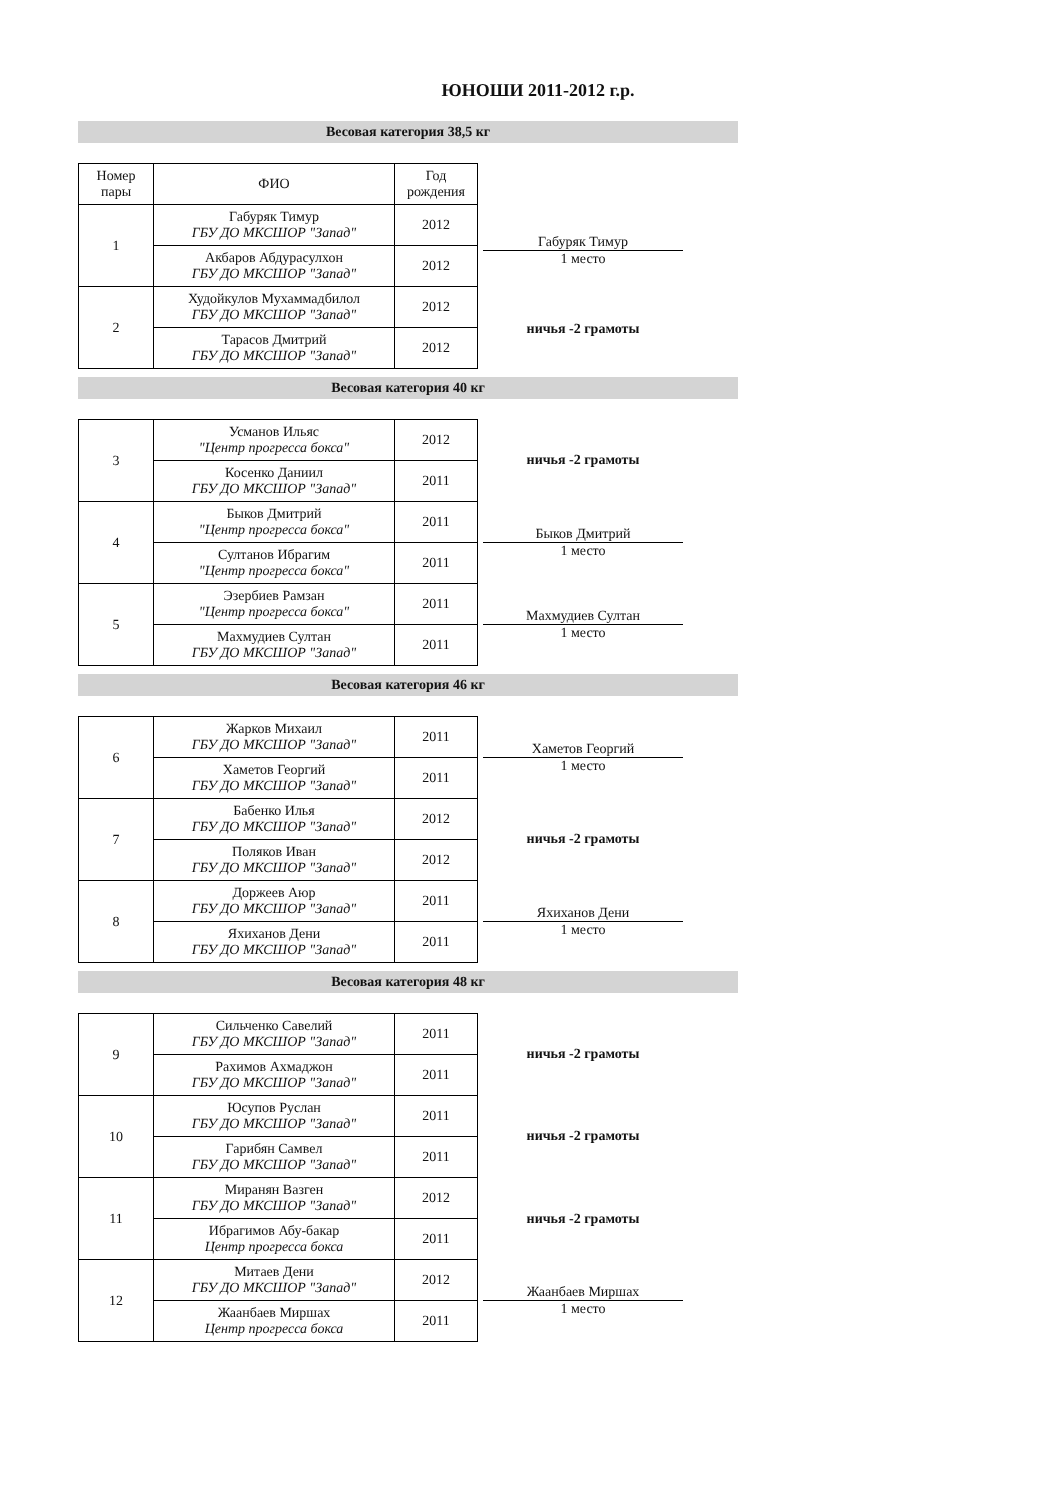ЮНОШИ 2011-2012 г.р.
Весовая категория 38,5 кг
| Номер пары | ФИО | Год рождения |
| --- | --- | --- |
| 1 | Габуряк Тимур ГБУ ДО МКСШОР "Запад" | 2012 |
| | Акбаров Абдурасулхон ГБУ ДО МКСШОР "Запад" | 2012 |
| 2 | Худойкулов Мухаммадбилол ГБУ ДО МКСШОР "Запад" | 2012 |
| | Тарасов Дмитрий ГБУ ДО МКСШОР "Запад" | 2012 |
Габуряк Тимур
1 место
ничья -2 грамоты
Весовая категория 40 кг
| 3 | Усманов Ильяс "Центр прогресса бокса" | 2012 |
| | Косенко Даниил ГБУ ДО МКСШОР "Запад" | 2011 |
| 4 | Быков Дмитрий "Центр прогресса бокса" | 2011 |
| | Султанов Ибрагим "Центр прогресса бокса" | 2011 |
| 5 | Эзербиев Рамзан "Центр прогресса бокса" | 2011 |
| | Махмудиев Султан ГБУ ДО МКСШОР "Запад" | 2011 |
ничья -2 грамоты
Быков Дмитрий
1 место
Махмудиев Султан
1 место
Весовая категория 46 кг
| 6 | Жарков Михаил ГБУ ДО МКСШОР "Запад" | 2011 |
| | Хаметов Георгий ГБУ ДО МКСШОР "Запад" | 2011 |
| 7 | Бабенко Илья ГБУ ДО МКСШОР "Запад" | 2012 |
| | Поляков Иван ГБУ ДО МКСШОР "Запад" | 2012 |
| 8 | Доржеев Аюр ГБУ ДО МКСШОР "Запад" | 2011 |
| | Яхиханов Дени ГБУ ДО МКСШОР "Запад" | 2011 |
Хаметов Георгий
1 место
ничья -2 грамоты
Яхиханов Дени
1 место
Весовая категория 48 кг
| 9 | Сильченко Савелий ГБУ ДО МКСШОР "Запад" | 2011 |
| | Рахимов Ахмаджон ГБУ ДО МКСШОР "Запад" | 2011 |
| 10 | Юсупов Руслан ГБУ ДО МКСШОР "Запад" | 2011 |
| | Гарибян Самвел ГБУ ДО МКСШОР "Запад" | 2011 |
| 11 | Миранян Вазген ГБУ ДО МКСШОР "Запад" | 2012 |
| | Ибрагимов Абу-бакар Центр прогресса бокса | 2011 |
| 12 | Митаев Дени ГБУ ДО МКСШОР "Запад" | 2012 |
| | Жаанбаев Миршах Центр прогресса бокса | 2011 |
ничья -2 грамоты
ничья -2 грамоты
ничья -2 грамоты
Жаанбаев Миршах
1 место